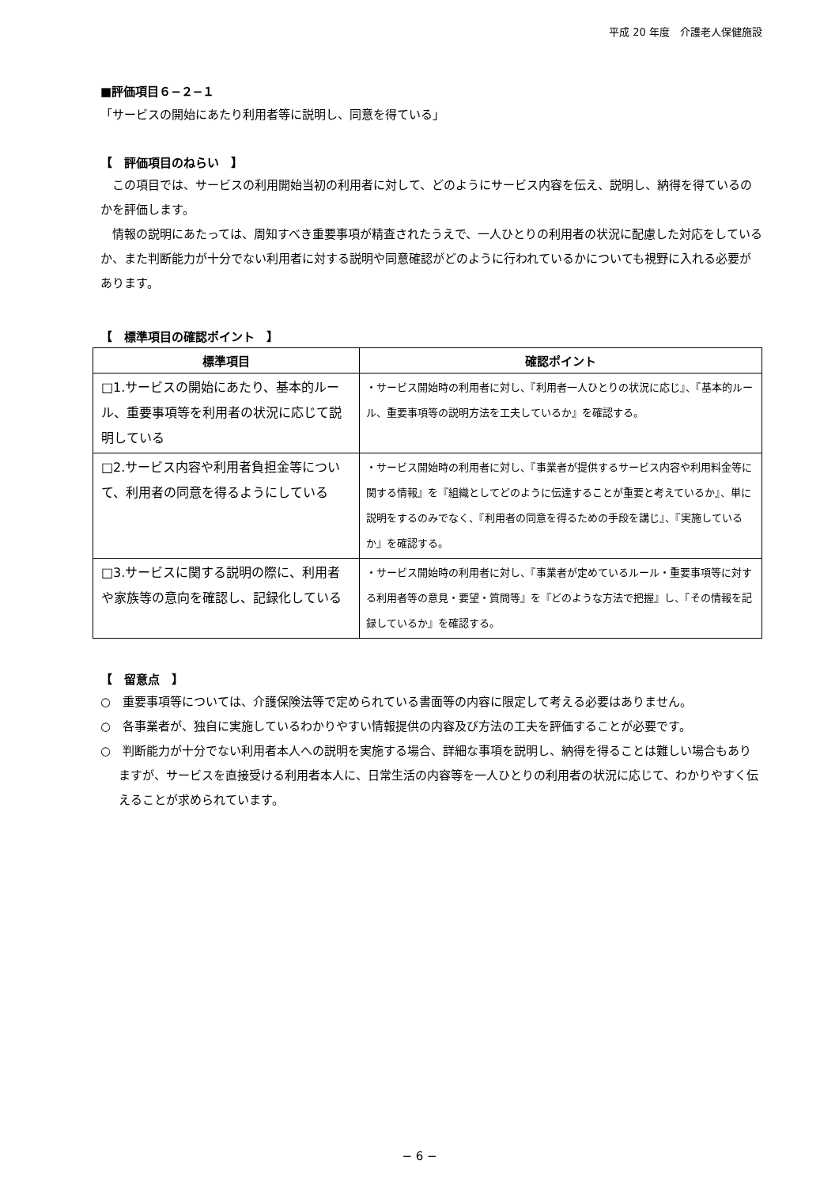平成 20 年度　介護老人保健施設
■評価項目６−２−１
「サービスの開始にあたり利用者等に説明し、同意を得ている」
【　評価項目のねらい　】
この項目では、サービスの利用開始当初の利用者に対して、どのようにサービス内容を伝え、説明し、納得を得ているのかを評価します。
情報の説明にあたっては、周知すべき重要事項が精査されたうえで、一人ひとりの利用者の状況に配慮した対応をしているか、また判断能力が十分でない利用者に対する説明や同意確認がどのように行われているかについても視野に入れる必要があります。
【　標準項目の確認ポイント　】
| 標準項目 | 確認ポイント |
| --- | --- |
| □1.サービスの開始にあたり、基本的ルール、重要事項等を利用者の状況に応じて説明している | ・サービス開始時の利用者に対し、『利用者一人ひとりの状況に応じ』、『基本的ルール、重要事項等の説明方法を工夫しているか』を確認する。 |
| □2.サービス内容や利用者負担金等について、利用者の同意を得るようにしている | ・サービス開始時の利用者に対し、『事業者が提供するサービス内容や利用料金等に関する情報』を『組織としてどのように伝達することが重要と考えているか』、単に説明をするのみでなく、『利用者の同意を得るための手段を講じ』、『実施しているか』を確認する。 |
| □3.サービスに関する説明の際に、利用者や家族等の意向を確認し、記録化している | ・サービス開始時の利用者に対し、『事業者が定めているルール・重要事項等に対する利用者等の意見・要望・質問等』を『どのような方法で把握』し、『その情報を記録しているか』を確認する。 |
【　留意点　】
○　重要事項等については、介護保険法等で定められている書面等の内容に限定して考える必要はありません。
○　各事業者が、独自に実施しているわかりやすい情報提供の内容及び方法の工夫を評価することが必要です。
○　判断能力が十分でない利用者本人への説明を実施する場合、詳細な事項を説明し、納得を得ることは難しい場合もありますが、サービスを直接受ける利用者本人に、日常生活の内容等を一人ひとりの利用者の状況に応じて、わかりやすく伝えることが求められています。
− 6 −